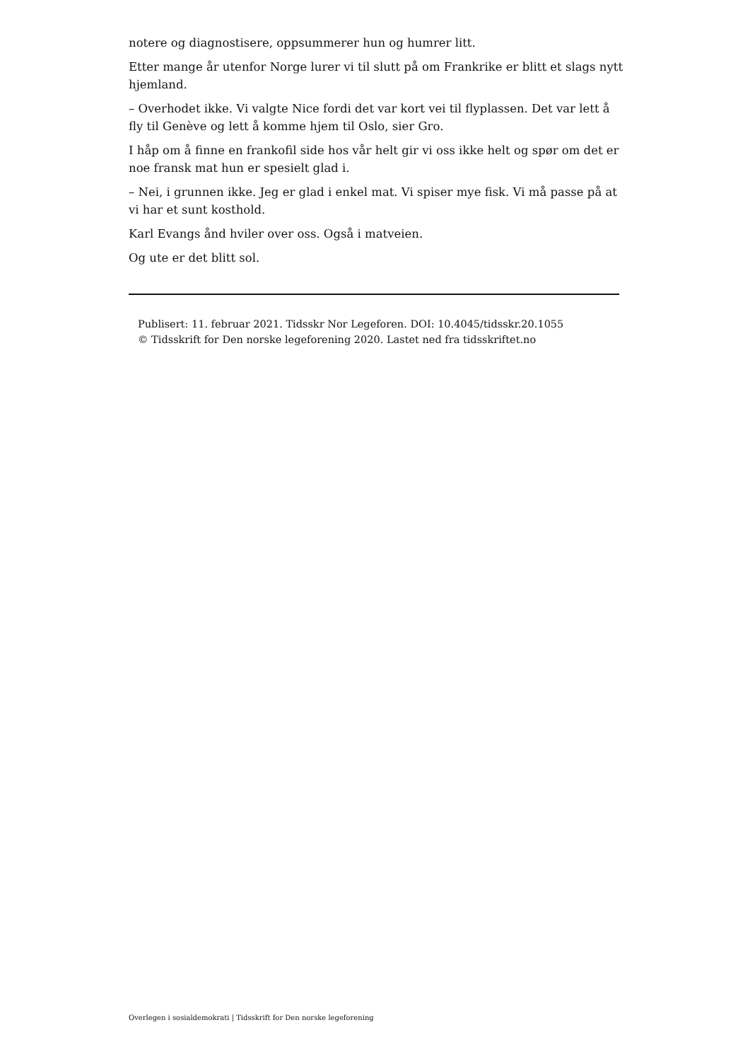notere og diagnostisere, oppsummerer hun og humrer litt.
Etter mange år utenfor Norge lurer vi til slutt på om Frankrike er blitt et slags nytt hjemland.
– Overhodet ikke. Vi valgte Nice fordi det var kort vei til flyplassen. Det var lett å fly til Genève og lett å komme hjem til Oslo, sier Gro.
I håp om å finne en frankofil side hos vår helt gir vi oss ikke helt og spør om det er noe fransk mat hun er spesielt glad i.
– Nei, i grunnen ikke. Jeg er glad i enkel mat. Vi spiser mye fisk. Vi må passe på at vi har et sunt kosthold.
Karl Evangs ånd hviler over oss. Også i matveien.
Og ute er det blitt sol.
Publisert: 11. februar 2021. Tidsskr Nor Legeforen. DOI: 10.4045/tidsskr.20.1055
© Tidsskrift for Den norske legeforening 2020. Lastet ned fra tidsskriftet.no
Overlegen i sosialdemokrati | Tidsskrift for Den norske legeforening